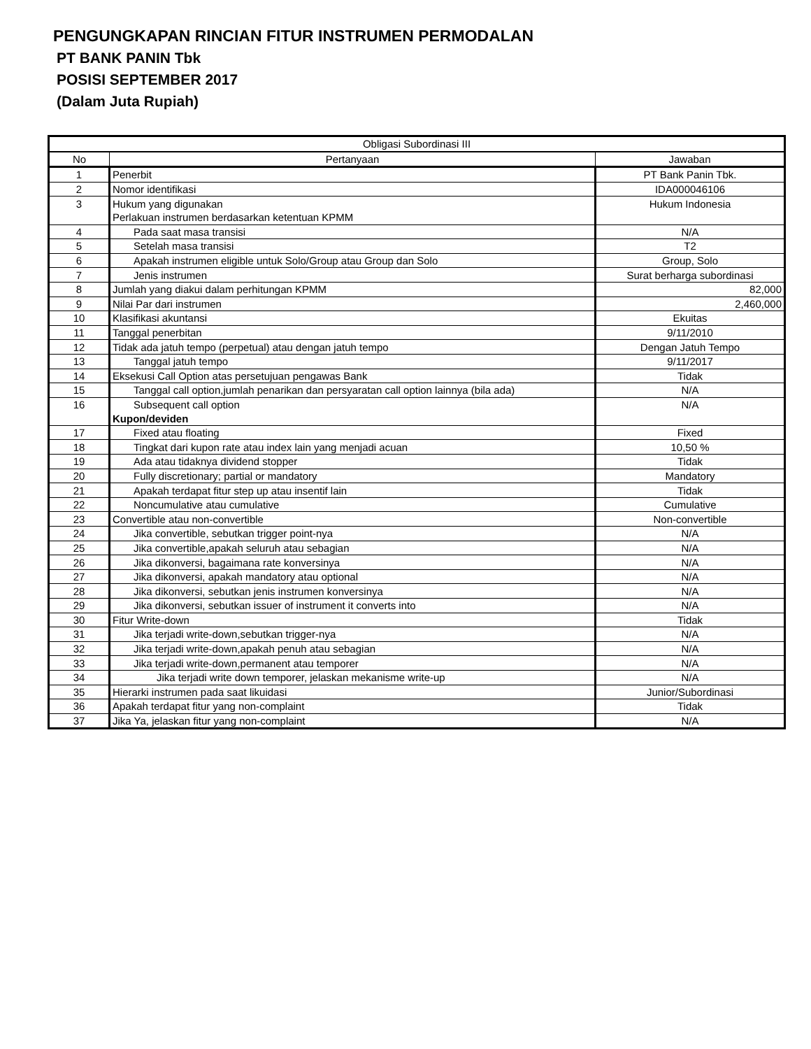PENGUNGKAPAN RINCIAN FITUR INSTRUMEN PERMODALAN
PT BANK PANIN Tbk
POSISI SEPTEMBER 2017
(Dalam Juta Rupiah)
| Obligasi Subordinasi III | | |
| --- | --- | --- |
| No | Pertanyaan | Jawaban |
| 1 | Penerbit | PT Bank Panin Tbk. |
| 2 | Nomor identifikasi | IDA000046106 |
| 3 | Hukum yang digunakan | Hukum Indonesia |
| | Perlakuan instrumen berdasarkan ketentuan KPMM | |
| 4 | Pada saat masa transisi | N/A |
| 5 | Setelah masa transisi | T2 |
| 6 | Apakah instrumen eligible untuk Solo/Group atau Group dan Solo | Group, Solo |
| 7 | Jenis instrumen | Surat berharga subordinasi |
| 8 | Jumlah yang diakui dalam perhitungan KPMM | 82,000 |
| 9 | Nilai Par dari instrumen | 2,460,000 |
| 10 | Klasifikasi akuntansi | Ekuitas |
| 11 | Tanggal penerbitan | 9/11/2010 |
| 12 | Tidak ada jatuh tempo (perpetual) atau dengan jatuh tempo | Dengan Jatuh Tempo |
| 13 | Tanggal jatuh tempo | 9/11/2017 |
| 14 | Eksekusi Call Option atas persetujuan pengawas Bank | Tidak |
| 15 | Tanggal call option,jumlah penarikan dan persyaratan call option lainnya (bila ada) | N/A |
| 16 | Subsequent call option | N/A |
| | Kupon/deviden | |
| 17 | Fixed atau floating | Fixed |
| 18 | Tingkat dari kupon rate atau index lain yang menjadi acuan | 10,50 % |
| 19 | Ada atau tidaknya dividend stopper | Tidak |
| 20 | Fully discretionary; partial or mandatory | Mandatory |
| 21 | Apakah terdapat fitur step up atau insentif lain | Tidak |
| 22 | Noncumulative atau cumulative | Cumulative |
| 23 | Convertible atau non-convertible | Non-convertible |
| 24 | Jika convertible, sebutkan trigger point-nya | N/A |
| 25 | Jika convertible,apakah seluruh atau sebagian | N/A |
| 26 | Jika dikonversi, bagaimana rate konversinya | N/A |
| 27 | Jika dikonversi, apakah mandatory atau optional | N/A |
| 28 | Jika dikonversi, sebutkan jenis instrumen konversinya | N/A |
| 29 | Jika dikonversi, sebutkan issuer of instrument it converts into | N/A |
| 30 | Fitur Write-down | Tidak |
| 31 | Jika terjadi write-down,sebutkan trigger-nya | N/A |
| 32 | Jika terjadi write-down,apakah penuh atau sebagian | N/A |
| 33 | Jika terjadi write-down,permanent atau temporer | N/A |
| 34 | Jika terjadi write down temporer, jelaskan mekanisme write-up | N/A |
| 35 | Hierarki instrumen pada saat likuidasi | Junior/Subordinasi |
| 36 | Apakah terdapat fitur yang non-complaint | Tidak |
| 37 | Jika Ya, jelaskan fitur yang non-complaint | N/A |